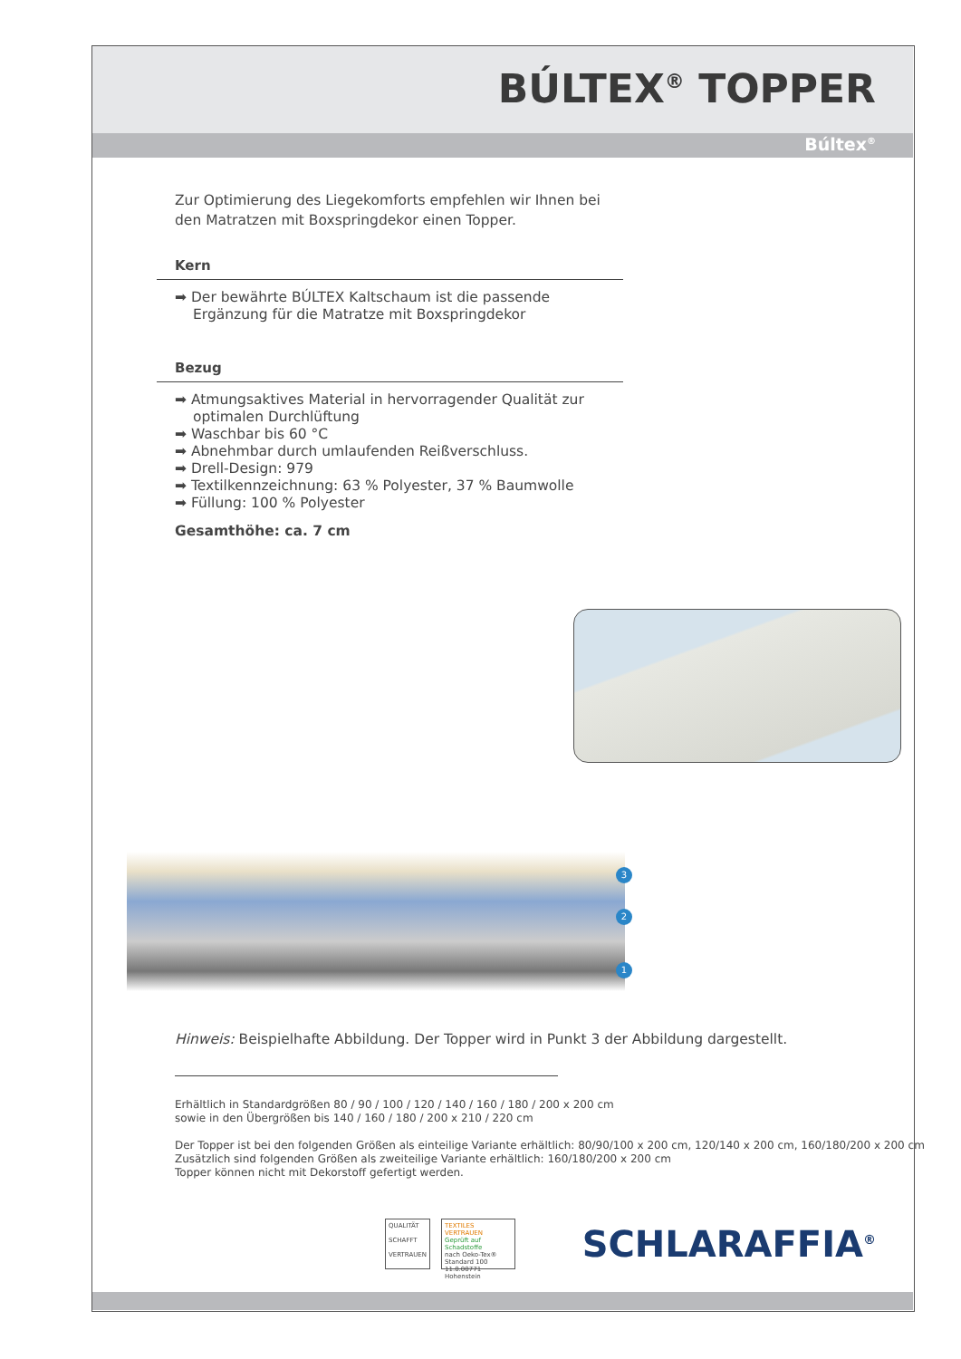BÚLTEX<sup>®</sup> TOPPER
Búltex<sup>®</sup>
Zur Optimierung des Liegekomforts empfehlen wir Ihnen bei den Matratzen mit Boxspringdekor einen Topper.
Kern
➡ Der bewährte BÚLTEX Kaltschaum ist die passende Ergänzung für die Matratze mit Boxspringdekor
Bezug
➡ Atmungsaktives Material in hervorragender Qualität zur optimalen Durchlüftung
➡ Waschbar bis 60 °C
➡ Abnehmbar durch umlaufenden Reißverschluss.
➡ Drell-Design: 979
➡ Textilkennzeichnung: 63 % Polyester, 37 % Baumwolle
➡ Füllung: 100 % Polyester
Gesamthöhe: ca. 7 cm
3
2
1
Hinweis: Beispielhafte Abbildung. Der Topper wird in Punkt 3 der Abbildung dargestellt.
Erhältlich in Standardgrößen 80 / 90 / 100 / 120 / 140 / 160 / 180 / 200 x 200 cm
sowie in den Übergrößen bis 140 / 160 / 180 / 200 x 210 / 220 cm
Der Topper ist bei den folgenden Größen als einteilige Variante erhältlich: 80/90/100 x 200 cm, 120/140 x 200 cm, 160/180/200 x 200 cm
Zusätzlich sind folgenden Größen als zweiteilige Variante erhältlich: 160/180/200 x 200 cm
Topper können nicht mit Dekorstoff gefertigt werden.
QUALITÄT
SCHAFFT
VERTRAUEN
TEXTILES VERTRAUEN
Geprüft auf Schadstoffe
nach Oeko-Tex® Standard 100
11.0.00771 Hohenstein
SCHLARAFFIA<sup>®</sup>